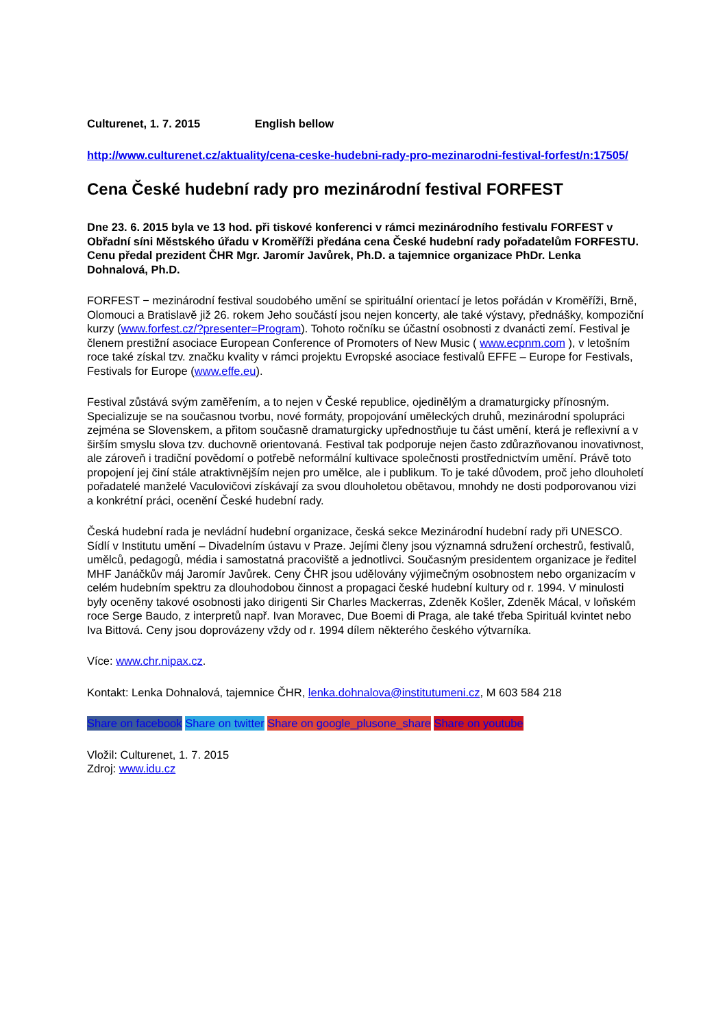Culturenet, 1. 7. 2015 English bellow
http://www.culturenet.cz/aktuality/cena-ceske-hudebni-rady-pro-mezinarodni-festival-forfest/n:17505/
Cena České hudební rady pro mezinárodní festival FORFEST
Dne 23. 6. 2015 byla ve 13 hod. při tiskové konferenci v rámci mezinárodního festivalu FORFEST v Obřadní síni Městského úřadu v Kroměříži předána cena České hudební rady pořadatelům FORFESTU. Cenu předal prezident ČHR Mgr. Jaromír Javůrek, Ph.D. a tajemnice organizace PhDr. Lenka Dohnalová, Ph.D.
FORFEST − mezinárodní festival soudobého umění se spirituální orientací je letos pořádán v Kroměříži, Brně, Olomouci a Bratislavě již 26. rokem Jeho součástí jsou nejen koncerty, ale také výstavy, přednášky, kompoziční kurzy (www.forfest.cz/?presenter=Program). Tohoto ročníku se účastní osobnosti z dvanácti zemí. Festival je členem prestižní asociace European Conference of Promoters of New Music ( www.ecpnm.com ), v letošním roce také získal tzv. značku kvality v rámci projektu Evropské asociace festivalů EFFE – Europe for Festivals, Festivals for Europe (www.effe.eu).
Festival zůstává svým zaměřením, a to nejen v České republice, ojedinělým a dramaturgicky přínosným. Specializuje se na současnou tvorbu, nové formáty, propojování uměleckých druhů, mezinárodní spolupráci zejména se Slovenskem, a přitom současně dramaturgicky upřednostňuje tu část umění, která je reflexivní a v širším smyslu slova tzv. duchovně orientovaná. Festival tak podporuje nejen často zdůrazňovanou inovativnost, ale zároveň i tradiční povědomí o potřebě neformální kultivace společnosti prostřednictvím umění. Právě toto propojení jej činí stále atraktivnějším nejen pro umělce, ale i publikum. To je také důvodem, proč jeho dlouholetí pořadatelé manželé Vaculovičovi získávají za svou dlouholetou obětavou, mnohdy ne dosti podporovanou vizi a konkrétní práci, ocenění České hudební rady.
Česká hudební rada je nevládní hudební organizace, česká sekce Mezinárodní hudební rady při UNESCO. Sídlí v Institutu umění – Divadelním ústavu v Praze. Jejími členy jsou významná sdružení orchestrů, festivalů, umělců, pedagogů, média i samostatná pracoviště a jednotlivci. Současným presidentem organizace je ředitel MHF Janáčkův máj Jaromír Javůrek. Ceny ČHR jsou udělovány výjimečným osobnostem nebo organizacím v celém hudebním spektru za dlouhodobou činnost a propagaci české hudební kultury od r. 1994. V minulosti byly oceněny takové osobnosti jako dirigenti Sir Charles Mackerras, Zdeněk Košler, Zdeněk Mácal, v loňském roce Serge Baudo, z interpretů např. Ivan Moravec, Due Boemi di Praga, ale také třeba Spirituál kvintet nebo Iva Bittová. Ceny jsou doprovázeny vždy od r. 1994 dílem některého českého výtvarníka.
Více: www.chr.nipax.cz.
Kontakt: Lenka Dohnalová, tajemnice ČHR, lenka.dohnalova@institutumeni.cz, M 603 584 218
Share on facebook Share on twitter Share on google_plusone_share Share on youtube
Vložil: Culturenet, 1. 7. 2015
Zdroj: www.idu.cz